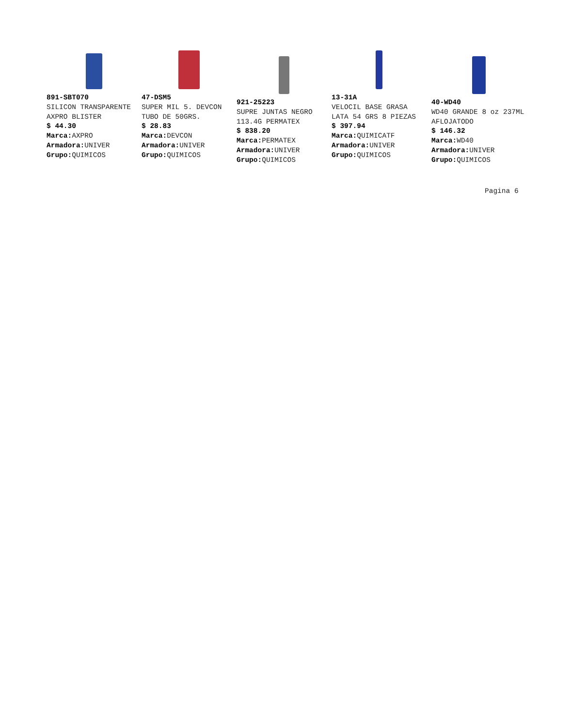891-SBT070
SILICON TRANSPARENTE AXPRO BLISTER
$ 44.30
Marca: AXPRO
Armadora: UNIVER
Grupo: QUIMICOS
47-DSM5
SUPER MIL 5. DEVCON TUBO DE 50GRS.
$ 28.83
Marca: DEVCON
Armadora: UNIVER
Grupo: QUIMICOS
921-25223
SUPRE JUNTAS NEGRO 113.4G PERMATEX
$ 838.20
Marca: PERMATEX
Armadora: UNIVER
Grupo: QUIMICOS
13-31A
VELOCIL BASE GRASA LATA 54 GRS 8 PIEZAS
$ 397.94
Marca: QUIMICATF
Armadora: UNIVER
Grupo: QUIMICOS
40-WD40
WD40 GRANDE 8 oz 237ML AFLOJATODO
$ 146.32
Marca: WD40
Armadora: UNIVER
Grupo: QUIMICOS
Pagina 6